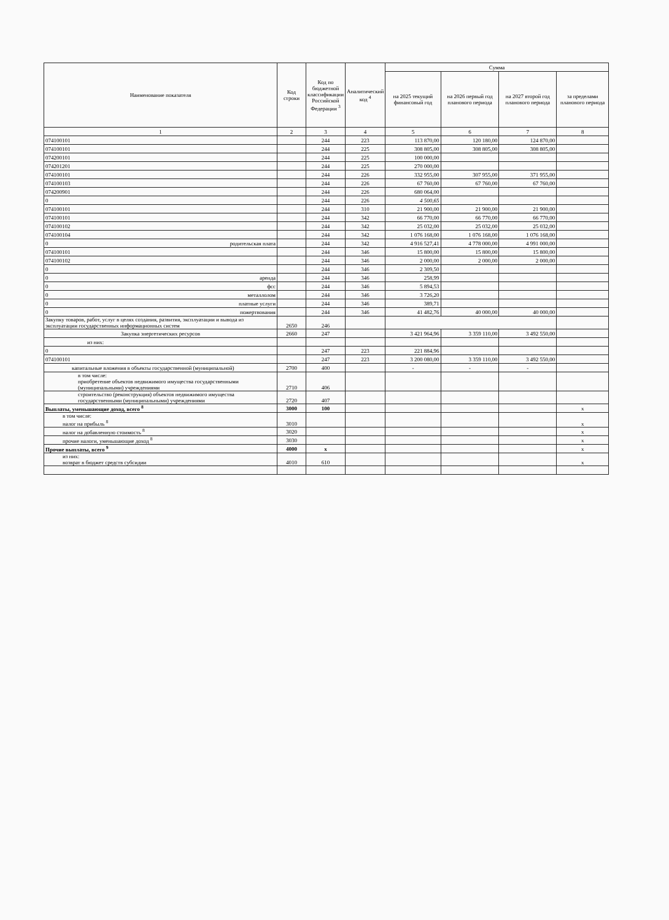| Наименование показателя | Код строки | Код по бюджетной классификации Российской Федерации <sup>3</sup> | Аналитический код <sup>4</sup> | Сумма | | | |
| --- | --- | --- | --- | --- | --- | --- | --- |
| | | | | на 2025 текущий финансовый год | на 2026 первый год планового периода | на 2027 второй год планового периода | за пределами планового периода |
| 1 | 2 | 3 | 4 | 5 | 6 | 7 | 8 |
| 074100101 | | 244 | 223 | 113 870,00 | 120 180,00 | 124 870,00 | |
| 074100101 | | 244 | 225 | 308 805,00 | 308 805,00 | 308 805,00 | |
| 074200101 | | 244 | 225 | 100 000,00 | | | |
| 074201201 | | 244 | 225 | 270 000,00 | | | |
| 074100101 | | 244 | 226 | 332 955,00 | 307 955,00 | 371 955,00 | |
| 074100103 | | 244 | 226 | 67 760,00 | 67 760,00 | 67 760,00 | |
| 074200901 | | 244 | 226 | 680 064,00 | | | |
| 0 | | 244 | 226 | 4 500,65 | | | |
| 074100101 | | 244 | 310 | 21 900,00 | 21 900,00 | 21 900,00 | |
| 074100101 | | 244 | 342 | 66 770,00 | 66 770,00 | 66 770,00 | |
| 074100102 | | 244 | 342 | 25 032,00 | 25 032,00 | 25 032,00 | |
| 074100104 | | 244 | 342 | 1 076 168,00 | 1 076 168,00 | 1 076 168,00 | |
| 0 родительская плата | | 244 | 342 | 4 916 527,41 | 4 778 000,00 | 4 991 000,00 | |
| 074100101 | | 244 | 346 | 15 800,00 | 15 800,00 | 15 800,00 | |
| 074100102 | | 244 | 346 | 2 000,00 | 2 000,00 | 2 000,00 | |
| 0 | | 244 | 346 | 2 309,50 | | | |
| 0 аренда | | 244 | 346 | 258,99 | | | |
| 0 фсс | | 244 | 346 | 5 894,53 | | | |
| 0 металлолом | | 244 | 346 | 3 726,20 | | | |
| 0 платные услуги | | 244 | 346 | 389,71 | | | |
| 0 пожертвования | | 244 | 346 | 41 482,76 | 40 000,00 | 40 000,00 | |
| Закупку товаров, работ, услуг в целях создания, развития, эксплуатации и вывода из эксплуатации государственных информационных систем | 2650 | 246 | | | | | |
| Закупка энергетических ресурсов | 2660 | 247 | | 3 421 964,96 | 3 359 110,00 | 3 492 550,00 | |
| из них: | | | | | | | |
| 0 | | 247 | 223 | 221 884,96 | | | |
| 074100101 | | 247 | 223 | 3 200 080,00 | 3 359 110,00 | 3 492 550,00 | |
| капитальные вложения в объекты государственной (муниципальной) | 2700 | 400 | | - | - | - | |
| в том числе: приобретение объектов недвижимого имущества государственными (муниципальными) учреждениями | 2710 | 406 | | | | | |
| строительство (реконструкция) объектов недвижимого имущества государственными (муниципальными) учреждениями | 2720 | 407 | | | | | |
| Выплаты, уменьшающие доход, всего <sup>8</sup> | 3000 | 100 | | | | | x |
| в том числе: налог на прибыль <sup>8</sup> | 3010 | | | | | | x |
| налог на добавленную стоимость <sup>8</sup> | 3020 | | | | | | x |
| прочие налоги, уменьшающие доход <sup>8</sup> | 3030 | | | | | | x |
| Прочие выплаты, всего <sup>9</sup> | 4000 | x | | | | | x |
| из них: возврат в бюджет средств субсидии | 4010 | 610 | | | | | x |